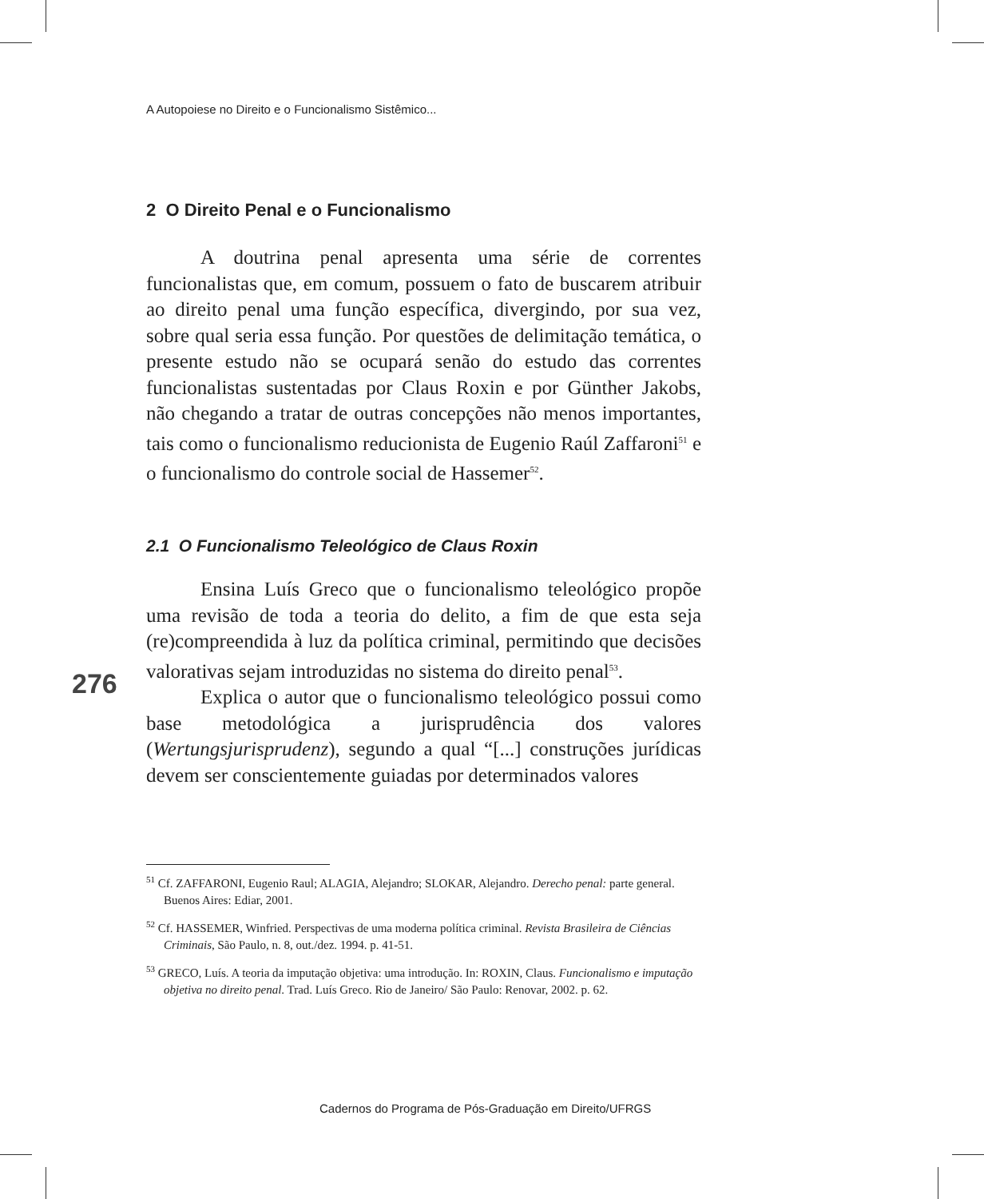276
A Autopoiese no Direito e o Funcionalismo Sistêmico...
2 O Direito Penal e o Funcionalismo
A doutrina penal apresenta uma série de correntes funcionalistas que, em comum, possuem o fato de buscarem atribuir ao direito penal uma função específica, divergindo, por sua vez, sobre qual seria essa função. Por questões de delimitação temática, o presente estudo não se ocupará senão do estudo das correntes funcionalistas sustentadas por Claus Roxin e por Günther Jakobs, não chegando a tratar de outras concepções não menos importantes, tais como o funcionalismo reducionista de Eugenio Raúl Zaffaroni<sup>51</sup> e o funcionalismo do controle social de Hassemer<sup>52</sup>.
2.1 O Funcionalismo Teleológico de Claus Roxin
Ensina Luís Greco que o funcionalismo teleológico propõe uma revisão de toda a teoria do delito, a fim de que esta seja (re)compreendida à luz da política criminal, permitindo que decisões valorativas sejam introduzidas no sistema do direito penal<sup>53</sup>.
Explica o autor que o funcionalismo teleológico possui como base metodológica a jurisprudência dos valores (Wertungsjurisprudenz), segundo a qual “[...] construções jurídicas devem ser conscientemente guiadas por determinados valores
<sup>51</sup> Cf. ZAFFARONI, Eugenio Raul; ALAGIA, Alejandro; SLOKAR, Alejandro. Derecho penal: parte general. Buenos Aires: Ediar, 2001.
<sup>52</sup> Cf. HASSEMER, Winfried. Perspectivas de uma moderna política criminal. Revista Brasileira de Ciências Criminais, São Paulo, n. 8, out./dez. 1994. p. 41-51.
<sup>53</sup> GRECO, Luís. A teoria da imputação objetiva: uma introdução. In: ROXIN, Claus. Funcionalismo e imputação objetiva no direito penal. Trad. Luís Greco. Rio de Janeiro/ São Paulo: Renovar, 2002. p. 62.
Cadernos do Programa de Pós-Graduação em Direito/UFRGS